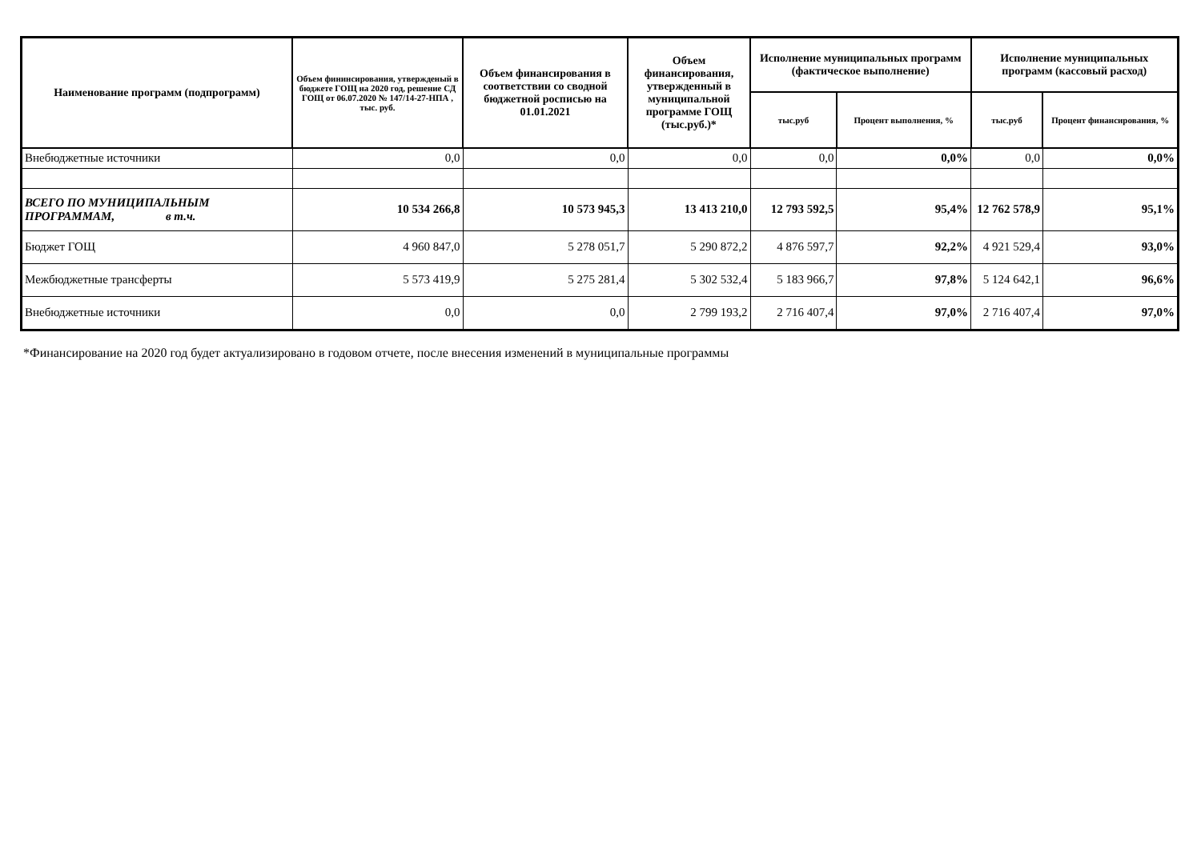| Наименование программ (подпрограмм) | Объем фининсирования, утвержденый в бюджете ГОЩ на 2020 год, решение СД ГОЩ от 06.07.2020 № 147/14-27-НПА , тыс. руб. | Объем финансирования в соответствии со сводной бюджетной росписью на 01.01.2021 | Объем финансирования, утвержденный в муниципальной программе ГОЩ (тыс.руб.)* | Исполнение муниципальных программ (фактическое выполнение) | | Исполнение муниципальных программ (кассовый расход) | |
| --- | --- | --- | --- | --- | --- | --- | --- |
| | | | | тыс.руб | Процент выполнения, % | тыс.руб | Процент финансирования, % |
| Внебюджетные источники | 0,0 | 0,0 | 0,0 | 0,0 | 0,0% | 0,0 | 0,0% |
| ВСЕГО ПО МУНИЦИПАЛЬНЫМ ПРОГРАММАМ, в т.ч. | 10 534 266,8 | 10 573 945,3 | 13 413 210,0 | 12 793 592,5 | 95,4% | 12 762 578,9 | 95,1% |
| Бюджет ГОЩ | 4 960 847,0 | 5 278 051,7 | 5 290 872,2 | 4 876 597,7 | 92,2% | 4 921 529,4 | 93,0% |
| Межбюджетные трансферты | 5 573 419,9 | 5 275 281,4 | 5 302 532,4 | 5 183 966,7 | 97,8% | 5 124 642,1 | 96,6% |
| Внебюджетные источники | 0,0 | 0,0 | 2 799 193,2 | 2 716 407,4 | 97,0% | 2 716 407,4 | 97,0% |
*Финансирование на 2020 год будет актуализировано в годовом отчете, после внесения изменений в муниципальные программы